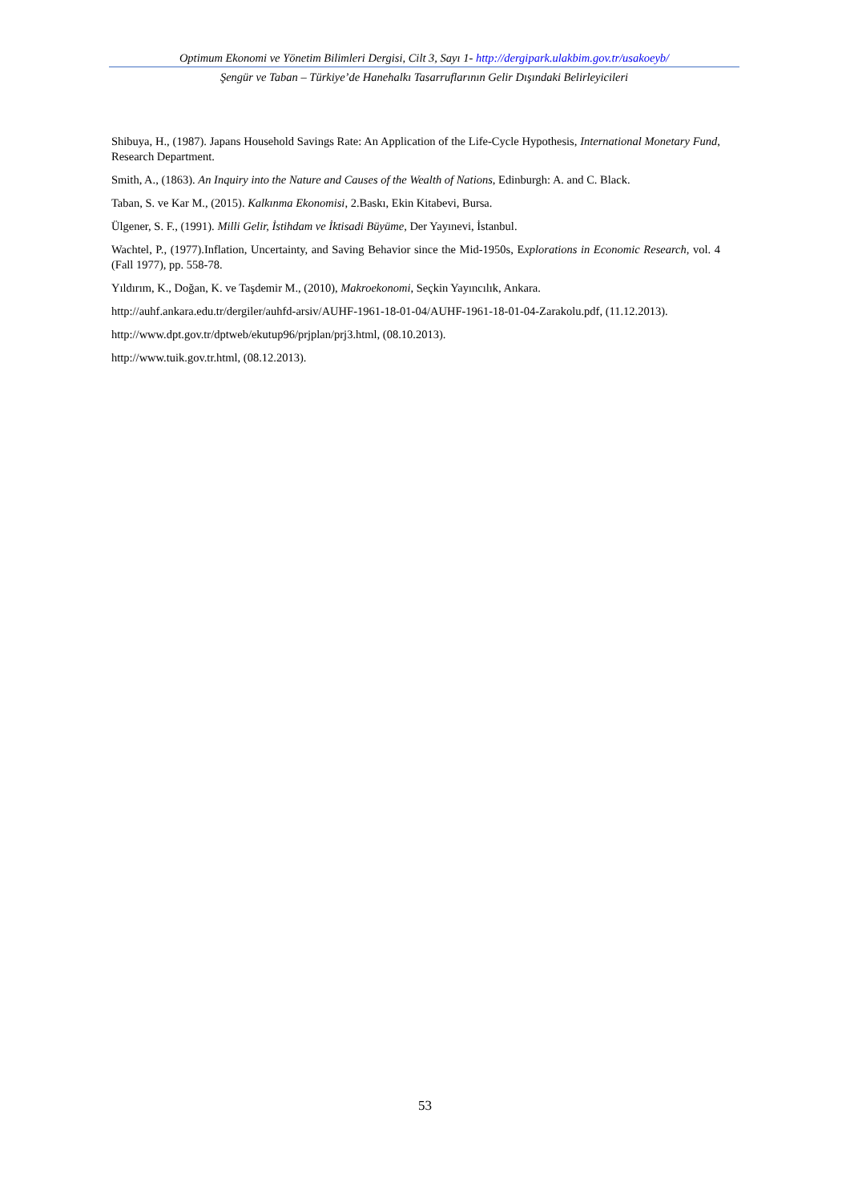Optimum Ekonomi ve Yönetim Bilimleri Dergisi, Cilt 3, Sayı 1- http://dergipark.ulakbim.gov.tr/usakoeyb/
Şengür ve Taban – Türkiye’de Hanehalkı Tasarruflarının Gelir Dışındaki Belirleyicileri
Shibuya, H., (1987). Japans Household Savings Rate: An Application of the Life-Cycle Hypothesis, International Monetary Fund, Research Department.
Smith, A., (1863). An Inquiry into the Nature and Causes of the Wealth of Nations, Edinburgh: A. and C. Black.
Taban, S. ve Kar M., (2015). Kalkınma Ekonomisi, 2.Baskı, Ekin Kitabevi, Bursa.
Ülgener, S. F., (1991). Milli Gelir, İstihdam ve İktisadi Büyüme, Der Yayınevi, İstanbul.
Wachtel, P., (1977).Inflation, Uncertainty, and Saving Behavior since the Mid-1950s, Explorations in Economic Research, vol. 4 (Fall 1977), pp. 558-78.
Yıldırım, K., Doğan, K. ve Taşdemir M., (2010), Makroekonomi, Seçkin Yayıncılık, Ankara.
http://auhf.ankara.edu.tr/dergiler/auhfd-arsiv/AUHF-1961-18-01-04/AUHF-1961-18-01-04-Zarakolu.pdf, (11.12.2013).
http://www.dpt.gov.tr/dptweb/ekutup96/prjplan/prj3.html, (08.10.2013).
http://www.tuik.gov.tr.html, (08.12.2013).
53